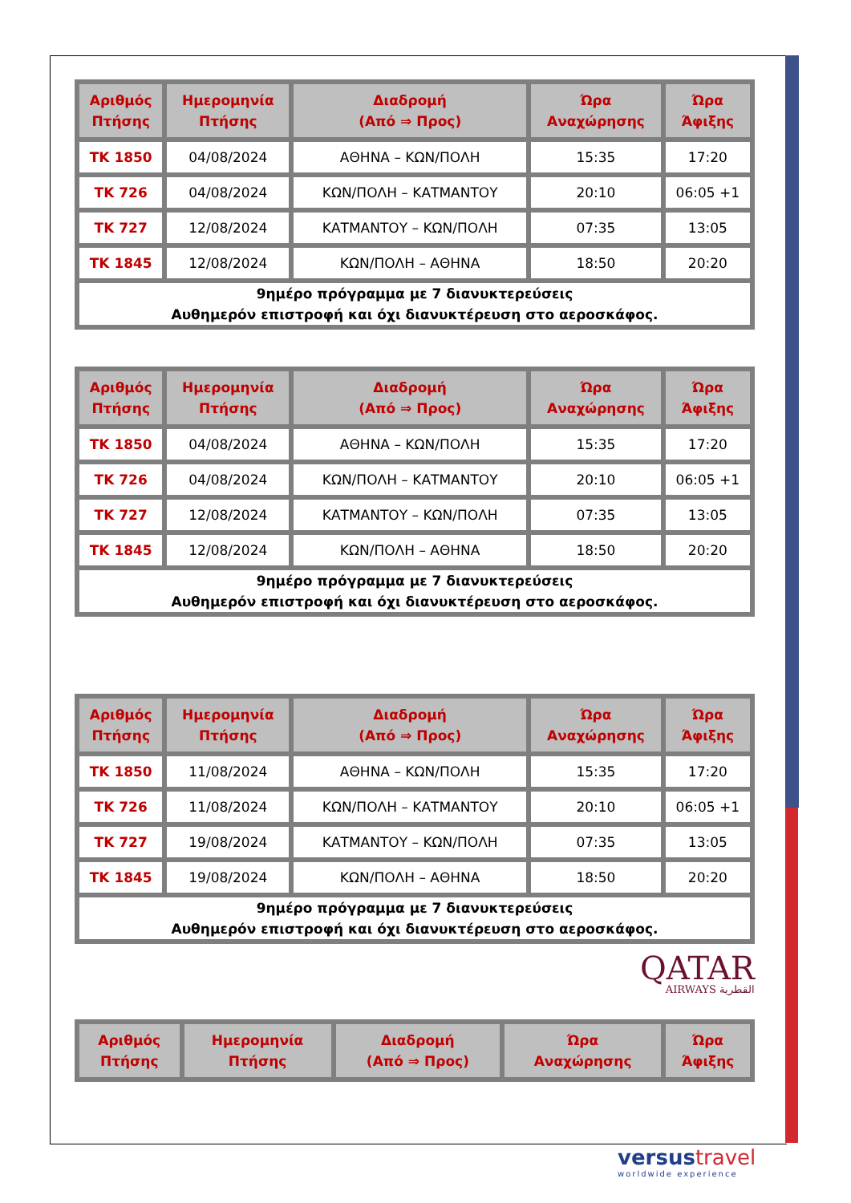| Αριθμός Πτήσης | Ημερομηνία Πτήσης | Διαδρομή (Από ⇒ Προς) | Ώρα Αναχώρησης | Ώρα Άφιξης |
| --- | --- | --- | --- | --- |
| TK 1850 | 04/08/2024 | ΑΘΗΝΑ – ΚΩΝ/ΠΟΛΗ | 15:35 | 17:20 |
| TK 726 | 04/08/2024 | ΚΩΝ/ΠΟΛΗ – ΚΑΤΜΑΝΤΟΥ | 20:10 | 06:05 +1 |
| TK 727 | 12/08/2024 | ΚΑΤΜΑΝΤΟΥ – ΚΩΝ/ΠΟΛΗ | 07:35 | 13:05 |
| TK 1845 | 12/08/2024 | ΚΩΝ/ΠΟΛΗ – ΑΘΗΝΑ | 18:50 | 20:20 |
| 9ημέρο πρόγραμμα με 7 διανυκτερεύσεις Αυθημερόν επιστροφή και όχι διανυκτέρευση στο αεροσκάφος. | | | | |
| Αριθμός Πτήσης | Ημερομηνία Πτήσης | Διαδρομή (Από ⇒ Προς) | Ώρα Αναχώρησης | Ώρα Άφιξης |
| --- | --- | --- | --- | --- |
| TK 1850 | 04/08/2024 | ΑΘΗΝΑ – ΚΩΝ/ΠΟΛΗ | 15:35 | 17:20 |
| TK 726 | 04/08/2024 | ΚΩΝ/ΠΟΛΗ – ΚΑΤΜΑΝΤΟΥ | 20:10 | 06:05 +1 |
| TK 727 | 12/08/2024 | ΚΑΤΜΑΝΤΟΥ – ΚΩΝ/ΠΟΛΗ | 07:35 | 13:05 |
| TK 1845 | 12/08/2024 | ΚΩΝ/ΠΟΛΗ – ΑΘΗΝΑ | 18:50 | 20:20 |
| 9ημέρο πρόγραμμα με 7 διανυκτερεύσεις Αυθημερόν επιστροφή και όχι διανυκτέρευση στο αεροσκάφος. | | | | |
| Αριθμός Πτήσης | Ημερομηνία Πτήσης | Διαδρομή (Από ⇒ Προς) | Ώρα Αναχώρησης | Ώρα Άφιξης |
| --- | --- | --- | --- | --- |
| TK 1850 | 11/08/2024 | ΑΘΗΝΑ – ΚΩΝ/ΠΟΛΗ | 15:35 | 17:20 |
| TK 726 | 11/08/2024 | ΚΩΝ/ΠΟΛΗ – ΚΑΤΜΑΝΤΟΥ | 20:10 | 06:05 +1 |
| TK 727 | 19/08/2024 | ΚΑΤΜΑΝΤΟΥ – ΚΩΝ/ΠΟΛΗ | 07:35 | 13:05 |
| TK 1845 | 19/08/2024 | ΚΩΝ/ΠΟΛΗ – ΑΘΗΝΑ | 18:50 | 20:20 |
| 9ημέρο πρόγραμμα με 7 διανυκτερεύσεις Αυθημερόν επιστροφή και όχι διανυκτέρευση στο αεροσκάφος. | | | | |
QATAR
AIRWAYS القطرية
| Αριθμός Πτήσης | Ημερομηνία Πτήσης | Διαδρομή (Από ⇒ Προς) | Ώρα Αναχώρησης | Ώρα Άφιξης |
| --- | --- | --- | --- | --- |
versustravel
worldwide experience